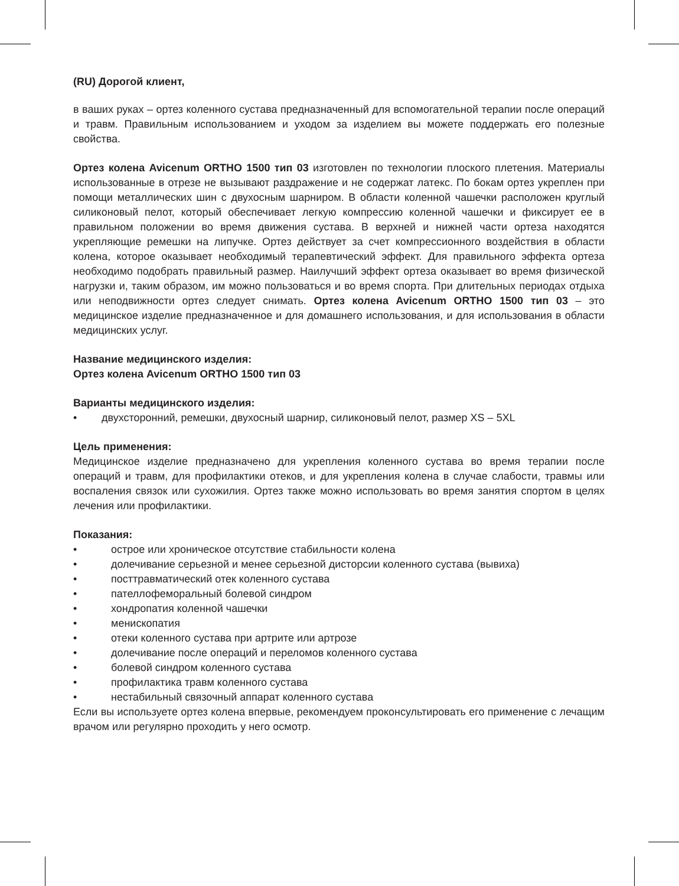(RU) Дорогой клиент,
в ваших руках – ортез коленного сустава предназначенный для вспомогательной терапии после операций и травм. Правильным использованием и уходом за изделием вы можете поддержать его полезные свойства.
Ортез колена Avicenum ORTHO 1500 тип 03 изготовлен по технологии плоского плетения. Материалы использованные в отрезе не вызывают раздражение и не содержат латекс. По бокам ортез укреплен при помощи металлических шин с двухосным шарниром. В области коленной чашечки расположен круглый силиконовый пелот, который обеспечивает легкую компрессию коленной чашечки и фиксирует ее в правильном положении во время движения сустава. В верхней и нижней части ортеза находятся укрепляющие ремешки на липучке. Ортез действует за счет компрессионного воздействия в области колена, которое оказывает необходимый терапевтический эффект. Для правильного эффекта ортеза необходимо подобрать правильный размер. Наилучший эффект ортеза оказывает во время физической нагрузки и, таким образом, им можно пользоваться и во время спорта. При длительных периодах отдыха или неподвижности ортез следует снимать. Ортез колена Avicenum ORTHO 1500 тип 03 – это медицинское изделие предназначенное и для домашнего использования, и для использования в области медицинских услуг.
Название медицинского изделия:
Ортез колена Avicenum ORTHO 1500 тип 03
Варианты медицинского изделия:
• двухсторонний, ремешки, двухосный шарнир, силиконовый пелот, размер XS – 5XL
Цель применения:
Медицинское изделие предназначено для укрепления коленного сустава во время терапии после операций и травм, для профилактики отеков, и для укрепления колена в случае слабости, травмы или воспаления связок или сухожилия. Ортез также можно использовать во время занятия спортом в целях лечения или профилактики.
Показания:
• острое или хроническое отсутствие стабильности колена
• долечивание серьезной и менее серьезной дисторсии коленного сустава (вывиха)
• посттравматический отек коленного сустава
• пателлофеморальный болевой синдром
• хондропатия коленной чашечки
• менископатия
• отеки коленного сустава при артрите или артрозе
• долечивание после операций и переломов коленного сустава
• болевой синдром коленного сустава
• профилактика травм коленного сустава
• нестабильный связочный аппарат коленного сустава
Если вы используете ортез колена впервые, рекомендуем проконсультировать его применение с лечащим врачом или регулярно проходить у него осмотр.